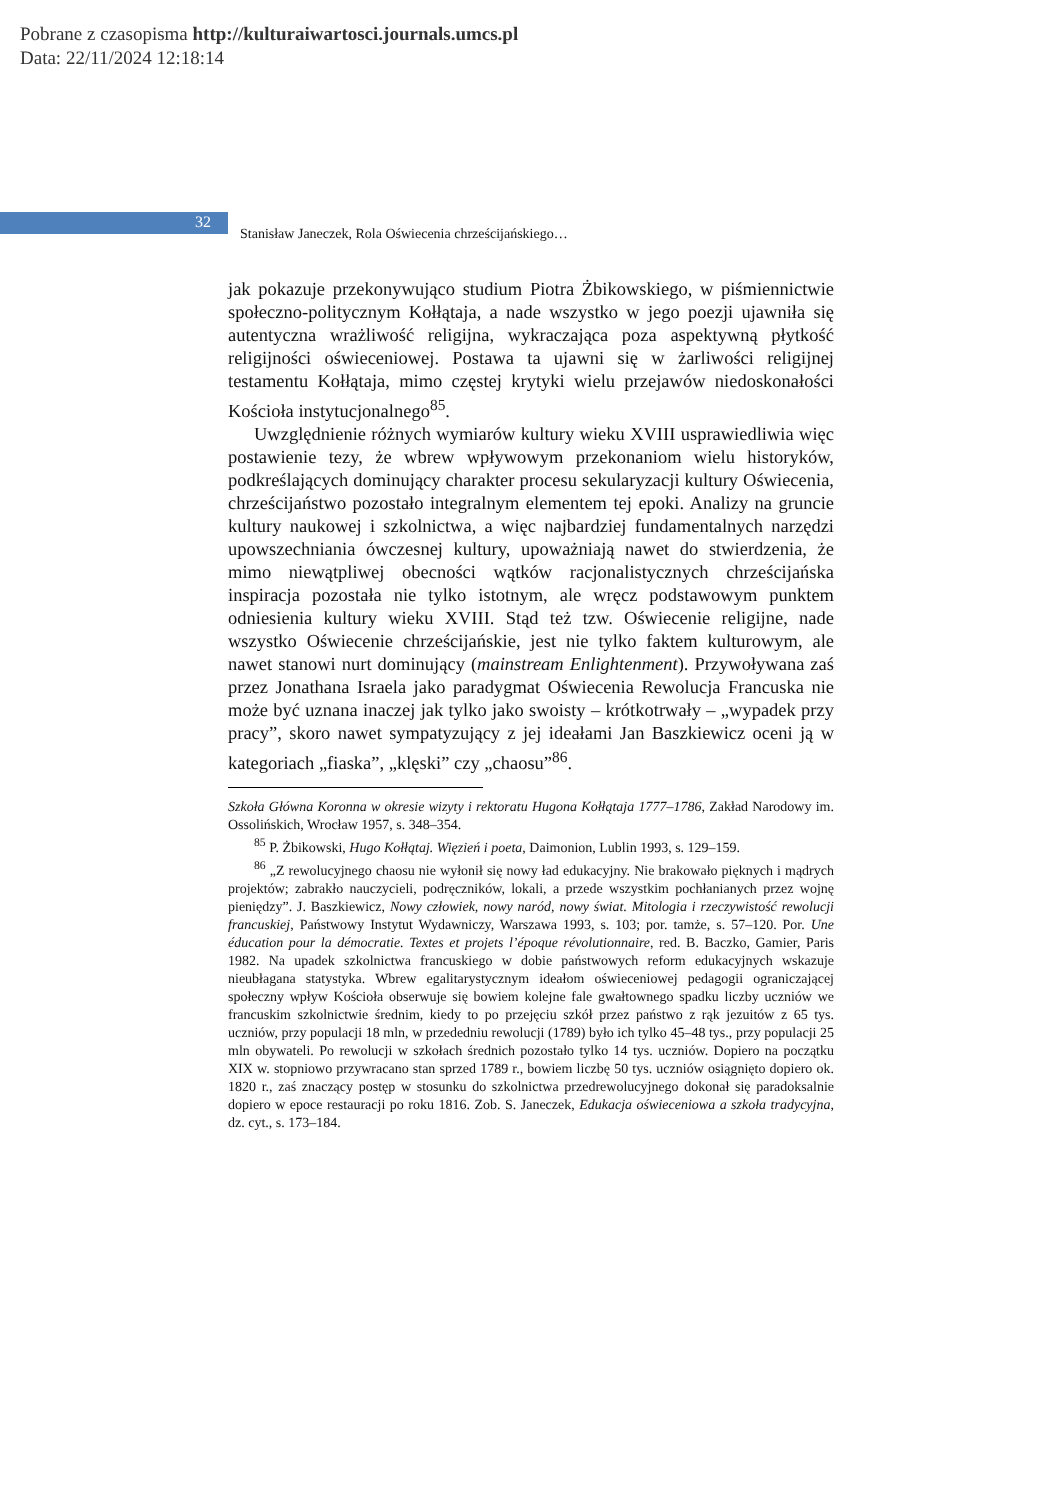Pobrane z czasopisma http://kulturaiwartosci.journals.umcs.pl
Data: 22/11/2024 12:18:14
32
Stanisław Janeczek, Rola Oświecenia chrześcijańskiego…
jak pokazuje przekonywująco studium Piotra Żbikowskiego, w piśmiennictwie społeczno-politycznym Kołłątaja, a nade wszystko w jego poezji ujawniła się autentyczna wrażliwość religijna, wykraczająca poza aspektywną płytkość religijności oświeceniowej. Postawa ta ujawni się w żarliwości religijnej testamentu Kołłątaja, mimo częstej krytyki wielu przejawów niedoskonałości Kościoła instytucjonalnego<sup>85</sup>.
Uwzględnienie różnych wymiarów kultury wieku XVIII usprawiedliwia więc postawienie tezy, że wbrew wpływowym przekonaniom wielu historyków, podkreślających dominujący charakter procesu sekularyzacji kultury Oświecenia, chrześcijaństwo pozostało integralnym elementem tej epoki. Analizy na gruncie kultury naukowej i szkolnictwa, a więc najbardziej fundamentalnych narzędzi upowszechniania ówczesnej kultury, upoważniają nawet do stwierdzenia, że mimo niewątpliwej obecności wątków racjonalistycznych chrześcijańska inspiracja pozostała nie tylko istotnym, ale wręcz podstawowym punktem odniesienia kultury wieku XVIII. Stąd też tzw. Oświecenie religijne, nade wszystko Oświecenie chrześcijańskie, jest nie tylko faktem kulturowym, ale nawet stanowi nurt dominujący (mainstream Enlightenment). Przywoływana zaś przez Jonathana Israela jako paradygmat Oświecenia Rewolucja Francuska nie może być uznana inaczej jak tylko jako swoisty – krótkotrwały – „wypadek przy pracy”, skoro nawet sympatyzujący z jej ideałami Jan Baszkiewicz oceni ją w kategoriach „fiaska”, „klęski” czy „chaosu”<sup>86</sup>.
Szkoła Główna Koronna w okresie wizyty i rektoratu Hugona Kołłątaja 1777–1786, Zakład Narodowy im. Ossolińskich, Wrocław 1957, s. 348–354.
<sup>85</sup> P. Żbikowski, Hugo Kołłątaj. Więzień i poeta, Daimonion, Lublin 1993, s. 129–159.
<sup>86</sup> „Z rewolucyjnego chaosu nie wyłonił się nowy ład edukacyjny. Nie brakowało pięknych i mądrych projektów; zabrakło nauczycieli, podręczników, lokali, a przede wszystkim pochłanianych przez wojnę pieniędzy”. J. Baszkiewicz, Nowy człowiek, nowy naród, nowy świat. Mitologia i rzeczywistość rewolucji francuskiej, Państwowy Instytut Wydawniczy, Warszawa 1993, s. 103; por. tamże, s. 57–120. Por. Une éducation pour la démocratie. Textes et projets l’époque révolutionnaire, red. B. Baczko, Gamier, Paris 1982. Na upadek szkolnictwa francuskiego w dobie państwowych reform edukacyjnych wskazuje nieubłagana statystyka. Wbrew egalitarystycznym ideałom oświeceniowej pedagogii ograniczającej społeczny wpływ Kościoła obserwuje się bowiem kolejne fale gwałtownego spadku liczby uczniów we francuskim szkolnictwie średnim, kiedy to po przejęciu szkół przez państwo z rąk jezuitów z 65 tys. uczniów, przy populacji 18 mln, w przededniu rewolucji (1789) było ich tylko 45–48 tys., przy populacji 25 mln obywateli. Po rewolucji w szkołach średnich pozostało tylko 14 tys. uczniów. Dopiero na początku XIX w. stopniowo przywracano stan sprzed 1789 r., bowiem liczbę 50 tys. uczniów osiągnięto dopiero ok. 1820 r., zaś znaczący postęp w stosunku do szkolnictwa przedrewolucyjnego dokonał się paradoksalnie dopiero w epoce restauracji po roku 1816. Zob. S. Janeczek, Edukacja oświeceniowa a szkoła tradycyjna, dz. cyt., s. 173–184.